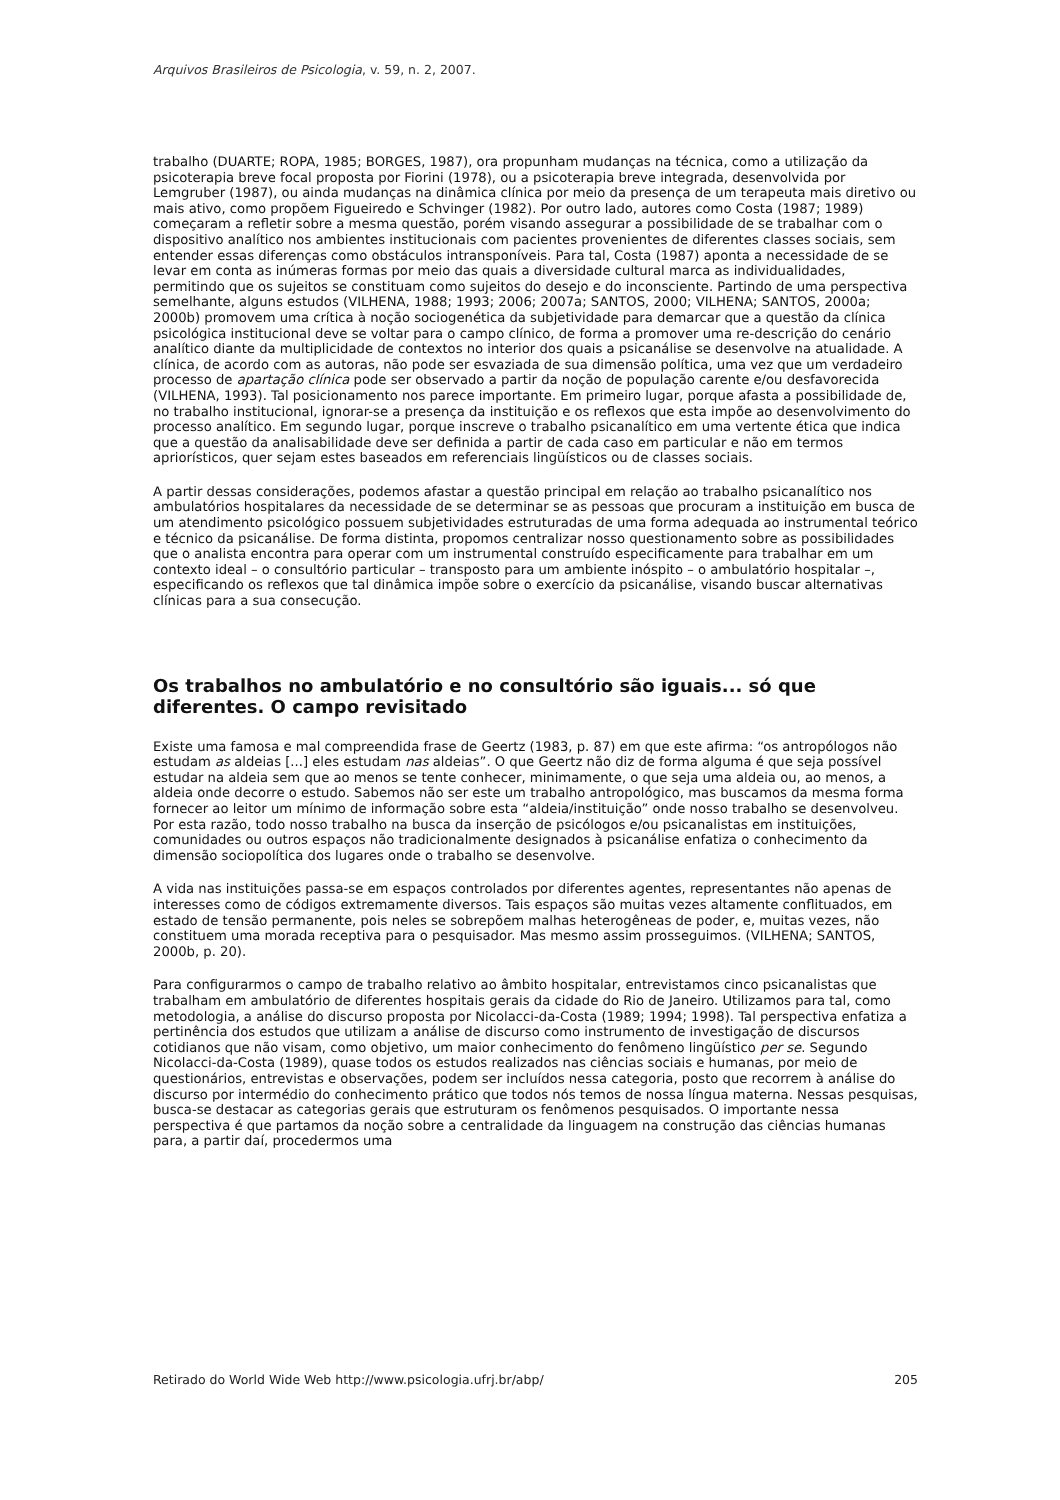Arquivos Brasileiros de Psicologia, v. 59, n. 2, 2007.
trabalho (DUARTE; ROPA, 1985; BORGES, 1987), ora propunham mudanças na técnica, como a utilização da psicoterapia breve focal proposta por Fiorini (1978), ou a psicoterapia breve integrada, desenvolvida por Lemgruber (1987), ou ainda mudanças na dinâmica clínica por meio da presença de um terapeuta mais diretivo ou mais ativo, como propõem Figueiredo e Schvinger (1982). Por outro lado, autores como Costa (1987; 1989) começaram a refletir sobre a mesma questão, porém visando assegurar a possibilidade de se trabalhar com o dispositivo analítico nos ambientes institucionais com pacientes provenientes de diferentes classes sociais, sem entender essas diferenças como obstáculos intransponíveis. Para tal, Costa (1987) aponta a necessidade de se levar em conta as inúmeras formas por meio das quais a diversidade cultural marca as individualidades, permitindo que os sujeitos se constituam como sujeitos do desejo e do inconsciente. Partindo de uma perspectiva semelhante, alguns estudos (VILHENA, 1988; 1993; 2006; 2007a; SANTOS, 2000; VILHENA; SANTOS, 2000a; 2000b) promovem uma crítica à noção sociogenética da subjetividade para demarcar que a questão da clínica psicológica institucional deve se voltar para o campo clínico, de forma a promover uma re-descrição do cenário analítico diante da multiplicidade de contextos no interior dos quais a psicanálise se desenvolve na atualidade. A clínica, de acordo com as autoras, não pode ser esvaziada de sua dimensão política, uma vez que um verdadeiro processo de apartação clínica pode ser observado a partir da noção de população carente e/ou desfavorecida (VILHENA, 1993). Tal posicionamento nos parece importante. Em primeiro lugar, porque afasta a possibilidade de, no trabalho institucional, ignorar-se a presença da instituição e os reflexos que esta impõe ao desenvolvimento do processo analítico. Em segundo lugar, porque inscreve o trabalho psicanalítico em uma vertente ética que indica que a questão da analisabilidade deve ser definida a partir de cada caso em particular e não em termos apriorísticos, quer sejam estes baseados em referenciais lingüísticos ou de classes sociais.
A partir dessas considerações, podemos afastar a questão principal em relação ao trabalho psicanalítico nos ambulatórios hospitalares da necessidade de se determinar se as pessoas que procuram a instituição em busca de um atendimento psicológico possuem subjetividades estruturadas de uma forma adequada ao instrumental teórico e técnico da psicanálise. De forma distinta, propomos centralizar nosso questionamento sobre as possibilidades que o analista encontra para operar com um instrumental construído especificamente para trabalhar em um contexto ideal – o consultório particular – transposto para um ambiente inóspito – o ambulatório hospitalar –, especificando os reflexos que tal dinâmica impõe sobre o exercício da psicanálise, visando buscar alternativas clínicas para a sua consecução.
Os trabalhos no ambulatório e no consultório são iguais... só que diferentes. O campo revisitado
Existe uma famosa e mal compreendida frase de Geertz (1983, p. 87) em que este afirma: “os antropólogos não estudam as aldeias [...] eles estudam nas aldeias”. O que Geertz não diz de forma alguma é que seja possível estudar na aldeia sem que ao menos se tente conhecer, minimamente, o que seja uma aldeia ou, ao menos, a aldeia onde decorre o estudo. Sabemos não ser este um trabalho antropológico, mas buscamos da mesma forma fornecer ao leitor um mínimo de informação sobre esta “aldeia/instituição” onde nosso trabalho se desenvolveu. Por esta razão, todo nosso trabalho na busca da inserção de psicólogos e/ou psicanalistas em instituições, comunidades ou outros espaços não tradicionalmente designados à psicanálise enfatiza o conhecimento da dimensão sociopolítica dos lugares onde o trabalho se desenvolve.
A vida nas instituições passa-se em espaços controlados por diferentes agentes, representantes não apenas de interesses como de códigos extremamente diversos. Tais espaços são muitas vezes altamente conflituados, em estado de tensão permanente, pois neles se sobrepõem malhas heterogêneas de poder, e, muitas vezes, não constituem uma morada receptiva para o pesquisador. Mas mesmo assim prosseguimos. (VILHENA; SANTOS, 2000b, p. 20).
Para configurarmos o campo de trabalho relativo ao âmbito hospitalar, entrevistamos cinco psicanalistas que trabalham em ambulatório de diferentes hospitais gerais da cidade do Rio de Janeiro. Utilizamos para tal, como metodologia, a análise do discurso proposta por Nicolacci-da-Costa (1989; 1994; 1998). Tal perspectiva enfatiza a pertinência dos estudos que utilizam a análise de discurso como instrumento de investigação de discursos cotidianos que não visam, como objetivo, um maior conhecimento do fenômeno lingüístico per se. Segundo Nicolacci-da-Costa (1989), quase todos os estudos realizados nas ciências sociais e humanas, por meio de questionários, entrevistas e observações, podem ser incluídos nessa categoria, posto que recorrem à análise do discurso por intermédio do conhecimento prático que todos nós temos de nossa língua materna. Nessas pesquisas, busca-se destacar as categorias gerais que estruturam os fenômenos pesquisados. O importante nessa perspectiva é que partamos da noção sobre a centralidade da linguagem na construção das ciências humanas para, a partir daí, procedermos uma
Retirado do World Wide Web http://www.psicologia.ufrj.br/abp/ 205